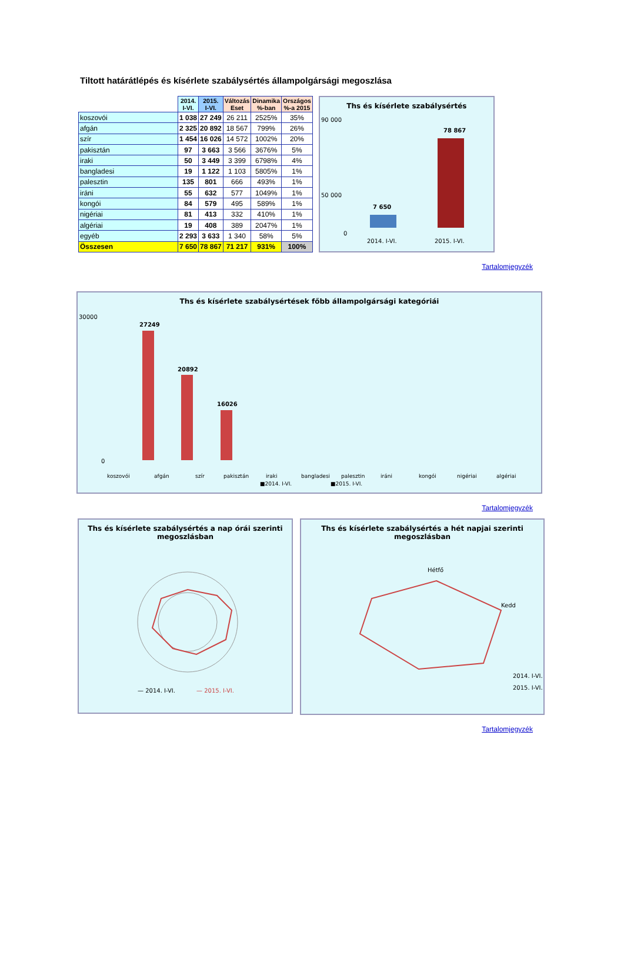Tiltott határátlépés és kísérlete szabálysértés állampolgársági megoszlása
| | 2014. I-VI. | 2015. I-VI. | Változás Eset | Dinamika %-ban | Országos %-a 2015 |
| --- | --- | --- | --- | --- | --- |
| koszovói | 1 038 | 27 249 | 26 211 | 2525% | 35% |
| afgán | 2 325 | 20 892 | 18 567 | 799% | 26% |
| szír | 1 454 | 16 026 | 14 572 | 1002% | 20% |
| pakisztán | 97 | 3 663 | 3 566 | 3676% | 5% |
| iraki | 50 | 3 449 | 3 399 | 6798% | 4% |
| bangladesi | 19 | 1 122 | 1 103 | 5805% | 1% |
| palesztin | 135 | 801 | 666 | 493% | 1% |
| iráni | 55 | 632 | 577 | 1049% | 1% |
| kongói | 84 | 579 | 495 | 589% | 1% |
| nigériai | 81 | 413 | 332 | 410% | 1% |
| algériai | 19 | 408 | 389 | 2047% | 1% |
| egyéb | 2 293 | 3 633 | 1 340 | 58% | 5% |
| Összesen | 7 650 | 78 867 | 71 217 | 931% | 100% |
Ths és kísérlete szabálysértés
90 000
50 000
0
7 650
78 867
2014. I-VI.
2015. I-VI.
Tartalomjegyzék
Ths és kísérlete szabálysértések főbb állampolgársági kategóriái
30000
0
27249
20892
16026
koszovói
afgán
szír
pakisztán
iraki
bangladesi
palesztin
iráni
kongói
nigériai
algériai
■2014. I-VI.
■2015. I-VI.
Tartalomjegyzék
Ths és kísérlete szabálysértés a nap órái szerinti megoszlásban
— 2014. I-VI.
— 2015. I-VI.
Ths és kísérlete szabálysértés a hét napjai szerinti megoszlásban
Hétfő
Kedd
2014. I-VI.
2015. I-VI.
Tartalomjegyzék